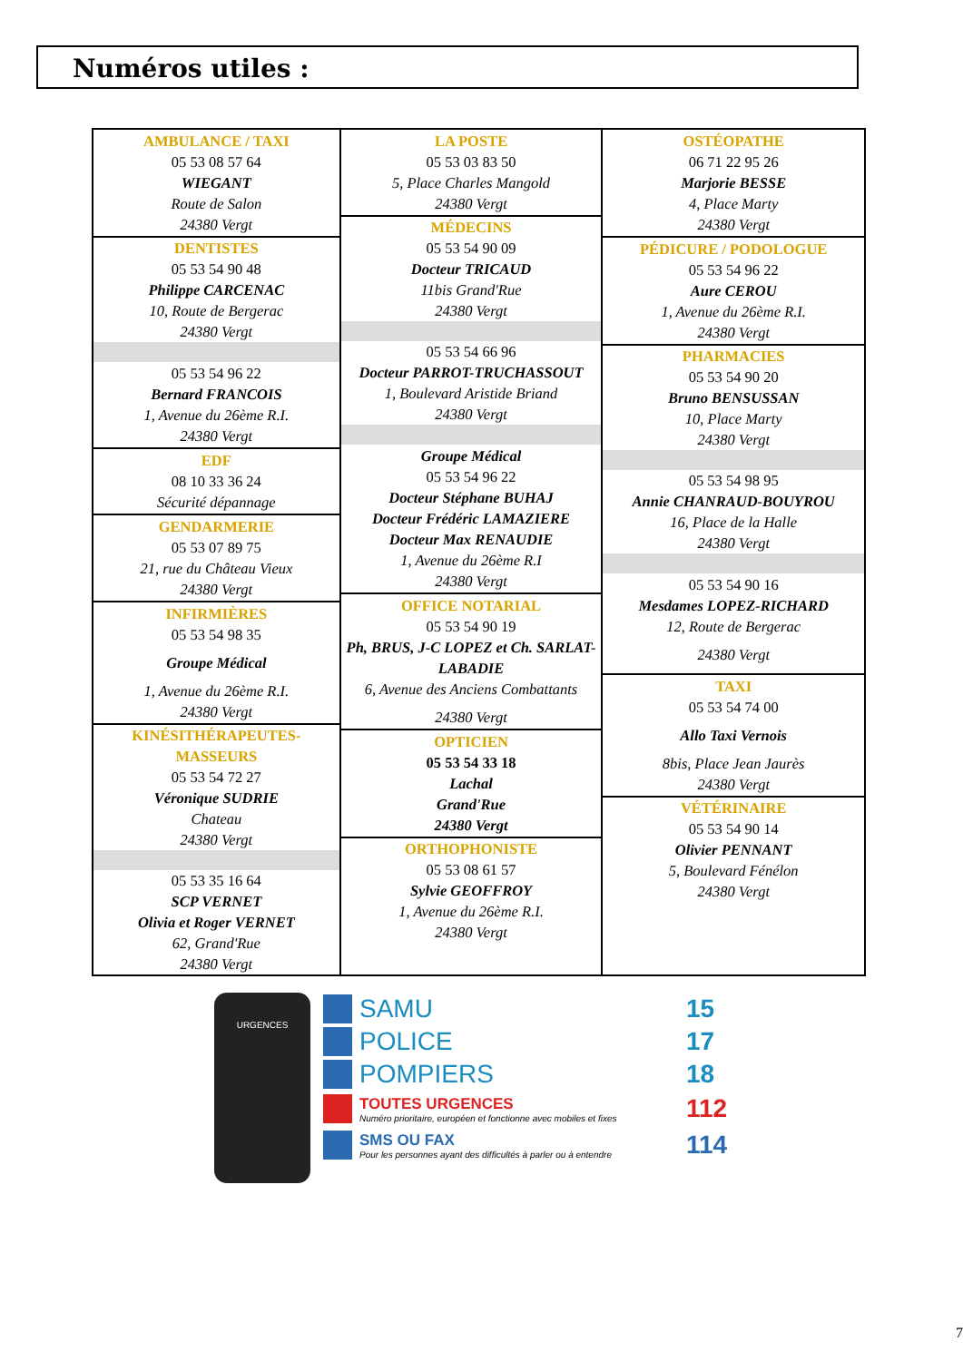Numéros utiles :
AMBULANCE / TAXI
05 53 08 57 64
WIEGANT
Route de Salon
24380 Vergt
DENTISTES
05 53 54 90 48
Philippe CARCENAC
10, Route de Bergerac
24380 Vergt
05 53 54 96 22
Bernard FRANCOIS
1, Avenue du 26ème R.I.
24380 Vergt
EDF
08 10 33 36 24
Sécurité dépannage
GENDARMERIE
05 53 07 89 75
21, rue du Château Vieux
24380 Vergt
INFIRMIÈRES
05 53 54 98 35
Groupe Médical
1, Avenue du 26ème R.I.
24380 Vergt
KINÉSITHÉRAPEUTES-MASSEURS
05 53 54 72 27
Véronique SUDRIE
Chateau
24380 Vergt
05 53 35 16 64
SCP VERNET
Olivia et Roger VERNET
62, Grand'Rue
24380 Vergt
LA POSTE
05 53 03 83 50
5, Place Charles Mangold
24380 Vergt
MÉDECINS
05 53 54 90 09
Docteur TRICAUD
11bis Grand'Rue
24380 Vergt
05 53 54 66 96
Docteur PARROT-TRUCHASSOUT
1, Boulevard Aristide Briand
24380 Vergt
Groupe Médical
05 53 54 96 22
Docteur Stéphane BUHAJ
Docteur Frédéric LAMAZIERE
Docteur Max RENAUDIE
1, Avenue du 26ème R.I
24380 Vergt
OFFICE NOTARIAL
05 53 54 90 19
Ph, BRUS, J-C LOPEZ et Ch. SARLAT-LABADIE
6, Avenue des Anciens Combattants
24380 Vergt
OPTICIEN
05 53 54 33 18
Lachal
Grand'Rue
24380 Vergt
ORTHOPHONISTE
05 53 08 61 57
Sylvie GEOFFROY
1, Avenue du 26ème R.I.
24380 Vergt
OSTÉOPATHE
06 71 22 95 26
Marjorie BESSE
4, Place Marty
24380 Vergt
PÉDICURE / PODOLOGUE
05 53 54 96 22
Aure CEROU
1, Avenue du 26ème R.I.
24380 Vergt
PHARMACIES
05 53 54 90 20
Bruno BENSUSSAN
10, Place Marty
24380 Vergt
05 53 54 98 95
Annie CHANRAUD-BOUYROU
16, Place de la Halle
24380 Vergt
05 53 54 90 16
Mesdames LOPEZ-RICHARD
12, Route de Bergerac
24380 Vergt
TAXI
05 53 54 74 00
Allo Taxi Vernois
8bis, Place Jean Jaurès
24380 Vergt
VÉTÉRINAIRE
05 53 54 90 14
Olivier PENNANT
5, Boulevard Fénélon
24380 Vergt
URGENCES
SAMU 15
POLICE 17
POMPIERS 18
TOUTES URGENCES
Numéro prioritaire, européen et fonctionne avec mobiles et fixes
112
SMS OU FAX
Pour les personnes ayant des difficultés à parler ou à entendre
114
7